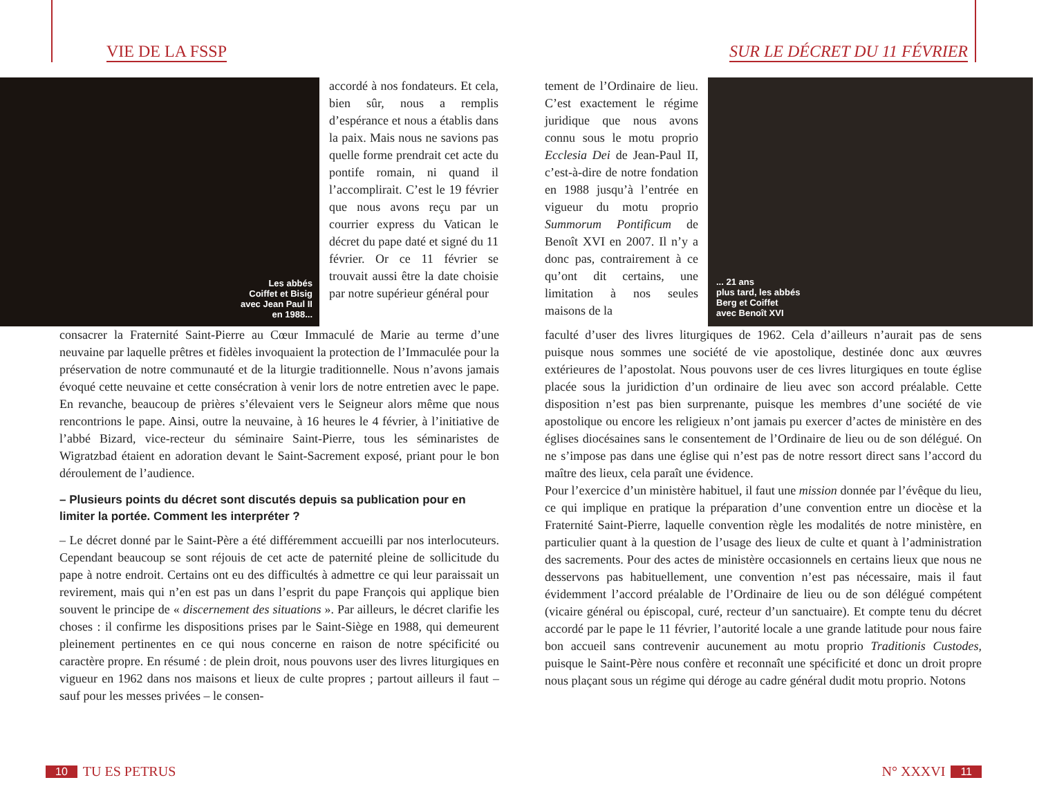VIE DE LA FSSP
Les abbés
Coiffet et Bisig
avec Jean Paul II
en 1988...
accordé à nos fondateurs. Et cela, bien sûr, nous a remplis d’espérance et nous a établis dans la paix. Mais nous ne savions pas quelle forme prendrait cet acte du pontife romain, ni quand il l’accomplirait. C’est le 19 février que nous avons reçu par un courrier express du Vatican le décret du pape daté et signé du 11 février. Or ce 11 février se trouvait aussi être la date choisie par notre supérieur général pour
consacrer la Fraternité Saint-Pierre au Cœur Immaculé de Marie au terme d’une neuvaine par laquelle prêtres et fidèles invoquaient la protection de l’Immaculée pour la préservation de notre communauté et de la liturgie traditionnelle. Nous n’avons jamais évoqué cette neuvaine et cette consécration à venir lors de notre entretien avec le pape. En revanche, beaucoup de prières s’élevaient vers le Seigneur alors même que nous rencontrions le pape. Ainsi, outre la neuvaine, à 16 heures le 4 février, à l’initiative de l’abbé Bizard, vice-recteur du séminaire Saint-Pierre, tous les séminaristes de Wigratzbad étaient en adoration devant le Saint-Sacrement exposé, priant pour le bon déroulement de l’audience.
– Plusieurs points du décret sont discutés depuis sa publication pour en limiter la portée. Comment les interpréter ?
– Le décret donné par le Saint-Père a été différemment accueilli par nos interlocuteurs. Cependant beaucoup se sont réjouis de cet acte de paternité pleine de sollicitude du pape à notre endroit. Certains ont eu des difficultés à admettre ce qui leur paraissait un revirement, mais qui n’en est pas un dans l’esprit du pape François qui applique bien souvent le principe de « discernement des situations ». Par ailleurs, le décret clarifie les choses : il confirme les dispositions prises par le Saint-Siège en 1988, qui demeurent pleinement pertinentes en ce qui nous concerne en raison de notre spécificité ou caractère propre. En résumé : de plein droit, nous pouvons user des livres liturgiques en vigueur en 1962 dans nos maisons et lieux de culte propres ; partout ailleurs il faut – sauf pour les messes privées – le consen-
10 TU ES PETRUS
SUR LE DÉCRET DU 11 FÉVRIER
tement de l’Ordinaire de lieu. C’est exactement le régime juridique que nous avons connu sous le motu proprio Ecclesia Dei de Jean-Paul II, c’est-à-dire de notre fondation en 1988 jusqu’à l’entrée en vigueur du motu proprio Summorum Pontificum de Benoît XVI en 2007. Il n’y a donc pas, contrairement à ce qu’ont dit certains, une limitation à nos seules maisons de la
... 21 ans
plus tard, les abbés
Berg et Coiffet
avec Benoît XVI
faculté d’user des livres liturgiques de 1962. Cela d’ailleurs n’aurait pas de sens puisque nous sommes une société de vie apostolique, destinée donc aux œuvres extérieures de l’apostolat. Nous pouvons user de ces livres liturgiques en toute église placée sous la juridiction d’un ordinaire de lieu avec son accord préalable. Cette disposition n’est pas bien surprenante, puisque les membres d’une société de vie apostolique ou encore les religieux n’ont jamais pu exercer d’actes de ministère en des églises diocésaines sans le consentement de l’Ordinaire de lieu ou de son délégué. On ne s’impose pas dans une église qui n’est pas de notre ressort direct sans l’accord du maître des lieux, cela paraît une évidence.
Pour l’exercice d’un ministère habituel, il faut une mission donnée par l’évêque du lieu, ce qui implique en pratique la préparation d’une convention entre un diocèse et la Fraternité Saint-Pierre, laquelle convention règle les modalités de notre ministère, en particulier quant à la question de l’usage des lieux de culte et quant à l’administration des sacrements. Pour des actes de ministère occasionnels en certains lieux que nous ne desservons pas habituellement, une convention n’est pas nécessaire, mais il faut évidemment l’accord préalable de l’Ordinaire de lieu ou de son délégué compétent (vicaire général ou épiscopal, curé, recteur d’un sanctuaire). Et compte tenu du décret accordé par le pape le 11 février, l’autorité locale a une grande latitude pour nous faire bon accueil sans contrevenir aucunement au motu proprio Traditionis Custodes, puisque le Saint-Père nous confère et reconnaît une spécificité et donc un droit propre nous plaçant sous un régime qui déroge au cadre général dudit motu proprio. Notons
N° XXXVI 11